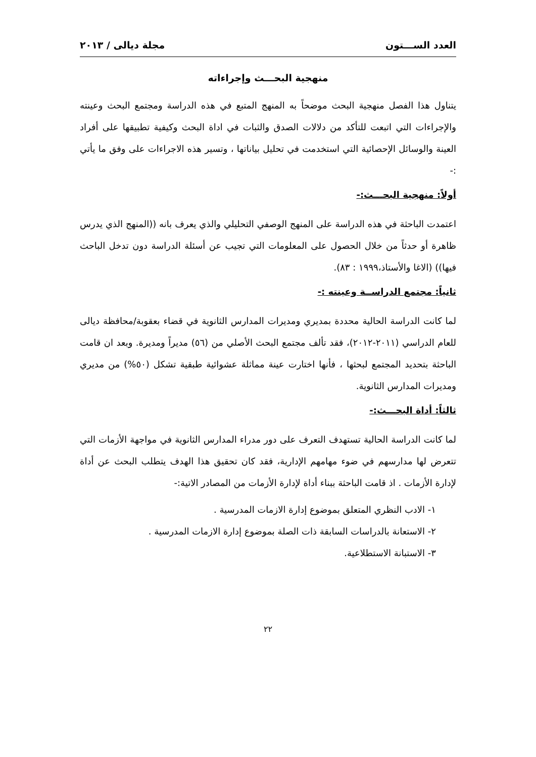العدد الســـتون مجلة ديالى / ٢٠١٣
منهجية البحـــث وإجراءاته
يتناول هذا الفصل منهجية البحث موضحاً به المنهج المتبع في هذه الدراسة ومجتمع البحث وعينته والإجراءات التي اتبعت للتأكد من دلالات الصدق والثبات في اداة البحث وكيفية تطبيقها على أفراد العينة والوسائل الإحصائية التي استخدمت في تحليل بياناتها ، وتسير هذه الاجراءات على وفق ما يأتي :-
أولاً: منهجية البحـــث:-
اعتمدت الباحثة في هذه الدراسة على المنهج الوصفي التحليلي والذي يعرف بانه ((المنهج الذي يدرس ظاهرة أو حدثاً من خلال الحصول على المعلومات التي تجيب عن أسئلة الدراسة دون تدخل الباحث فيها)) (الاغا والأستاذ،١٩٩٩ : ٨٣).
ثانياً: مجتمع الدراســة وعينته :-
لما كانت الدراسة الحالية محددة بمديري ومديرات المدارس الثانوية في قضاء بعقوبة/محافظة ديالى للعام الدراسي (٢٠١١-٢٠١٢)، فقد تألف مجتمع البحث الأصلي من (٥٦) مديراً ومديرة. وبعد ان قامت الباحثة بتحديد المجتمع لبحثها ، فأنها اختارت عينة مماثلة عشوائية طبقية تشكل (٥٠%) من مديري ومديرات المدارس الثانوية.
ثالثاً: أداة البحـــث:-
لما كانت الدراسة الحالية تستهدف التعرف على دور مدراء المدارس الثانوية في مواجهة الأزمات التي تتعرض لها مدارسهم في ضوء مهامهم الإدارية، فقد كان تحقيق هذا الهدف يتطلب البحث عن أداة لإدارة الأزمات . اذ قامت الباحثة ببناء أداة لإدارة الأزمات من المصادر الاتية:-
١- الادب النظري المتعلق بموضوع إدارة الازمات المدرسية .
٢- الاستعانة بالدراسات السابقة ذات الصلة بموضوع إدارة الازمات المدرسية .
٣- الاستبانة الاستطلاعية.
٢٢